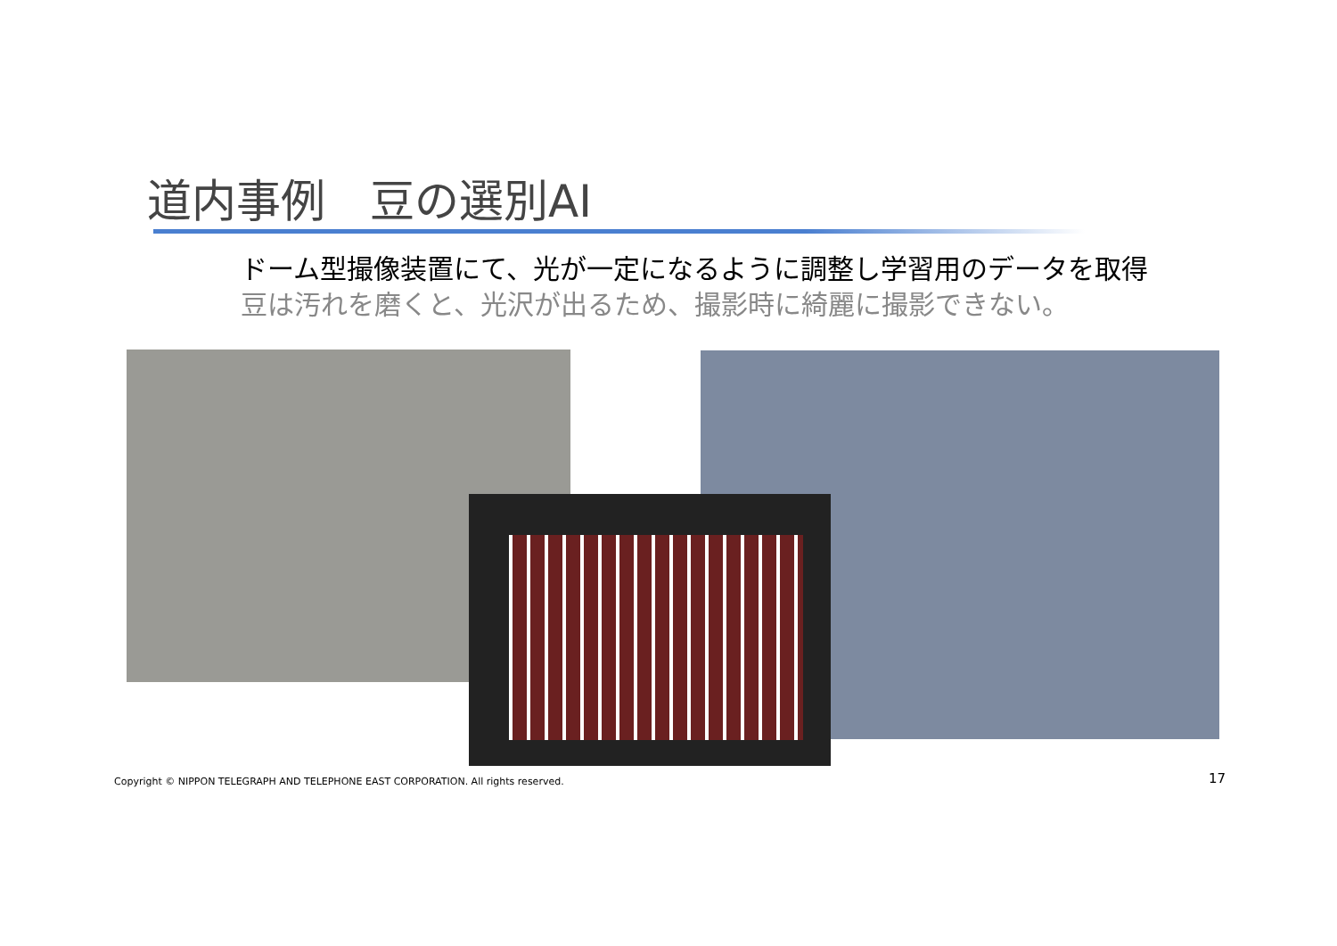道内事例　豆の選別AI
ドーム型撮像装置にて、光が一定になるように調整し学習用のデータを取得
豆は汚れを磨くと、光沢が出るため、撮影時に綺麗に撮影できない。
Copyright © NIPPON TELEGRAPH AND TELEPHONE EAST CORPORATION. All rights reserved.
17